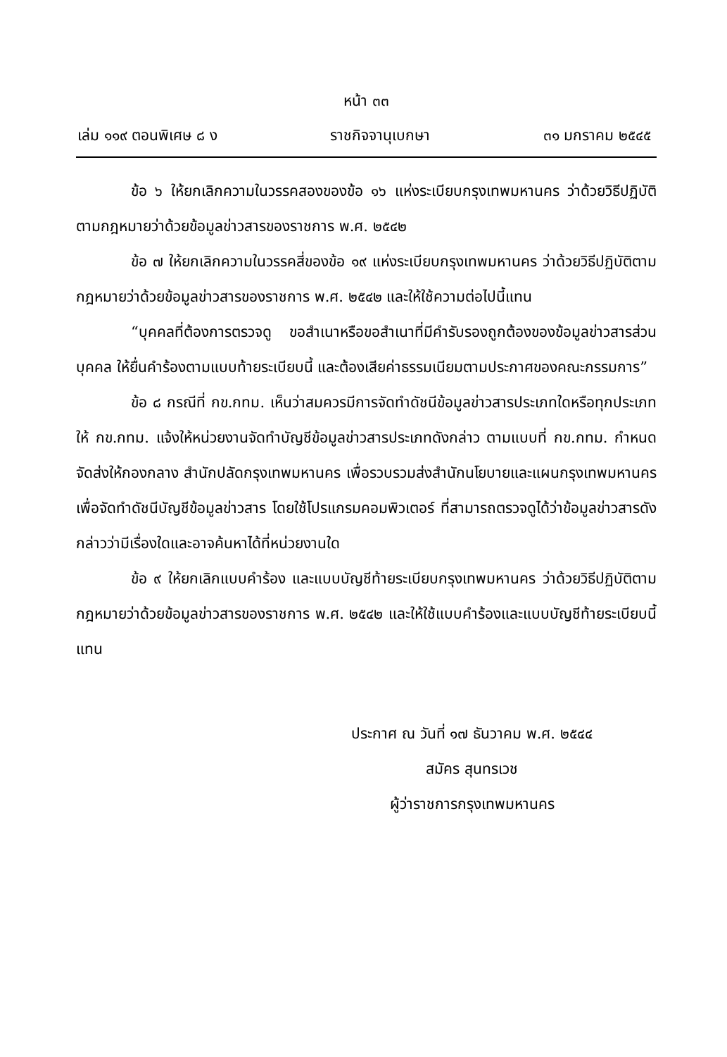หน้า ๓๓
เล่ม ๑๑๙ ตอนพิเศษ ๘ ง ราชกิจจานุเบกษา ๓๑ มกราคม ๒๕๔๕
ข้อ ๖ ให้ยกเลิกความในวรรคสองของข้อ ๑๖ แห่งระเบียบกรุงเทพมหานคร ว่าด้วยวิธีปฏิบัติตามกฎหมายว่าด้วยข้อมูลข่าวสารของราชการ พ.ศ. ๒๕๔๒
ข้อ ๗ ให้ยกเลิกความในวรรคสี่ของข้อ ๑๙ แห่งระเบียบกรุงเทพมหานคร ว่าด้วยวิธีปฏิบัติตามกฎหมายว่าด้วยข้อมูลข่าวสารของราชการ พ.ศ. ๒๕๔๒ และให้ใช้ความต่อไปนี้แทน
“บุคคลที่ต้องการตรวจดู ขอสำเนาหรือขอสำเนาที่มีคำรับรองถูกต้องของข้อมูลข่าวสารส่วนบุคคล ให้ยื่นคำร้องตามแบบท้ายระเบียบนี้ และต้องเสียค่าธรรมเนียมตามประกาศของคณะกรรมการ”
ข้อ ๘ กรณีที่ กข.กทม. เห็นว่าสมควรมีการจัดทำดัชนีข้อมูลข่าวสารประเภทใดหรือทุกประเภทให้ กข.กทม. แจ้งให้หน่วยงานจัดทำบัญชีข้อมูลข่าวสารประเภทดังกล่าว ตามแบบที่ กข.กทม. กำหนด จัดส่งให้กองกลาง สำนักปลัดกรุงเทพมหานคร เพื่อรวบรวมส่งสำนักนโยบายและแผนกรุงเทพมหานครเพื่อจัดทำดัชนีบัญชีข้อมูลข่าวสาร โดยใช้โปรแกรมคอมพิวเตอร์ ที่สามารถตรวจดูได้ว่าข้อมูลข่าวสารดังกล่าวว่ามีเรื่องใดและอาจค้นหาได้ที่หน่วยงานใด
ข้อ ๙ ให้ยกเลิกแบบคำร้อง และแบบบัญชีท้ายระเบียบกรุงเทพมหานคร ว่าด้วยวิธีปฏิบัติตามกฎหมายว่าด้วยข้อมูลข่าวสารของราชการ พ.ศ. ๒๕๔๒ และให้ใช้แบบคำร้องและแบบบัญชีท้ายระเบียบนี้แทน
ประกาศ ณ วันที่ ๑๗ ธันวาคม พ.ศ. ๒๕๔๔
สมัคร สุนทรเวช
ผู้ว่าราชการกรุงเทพมหานคร